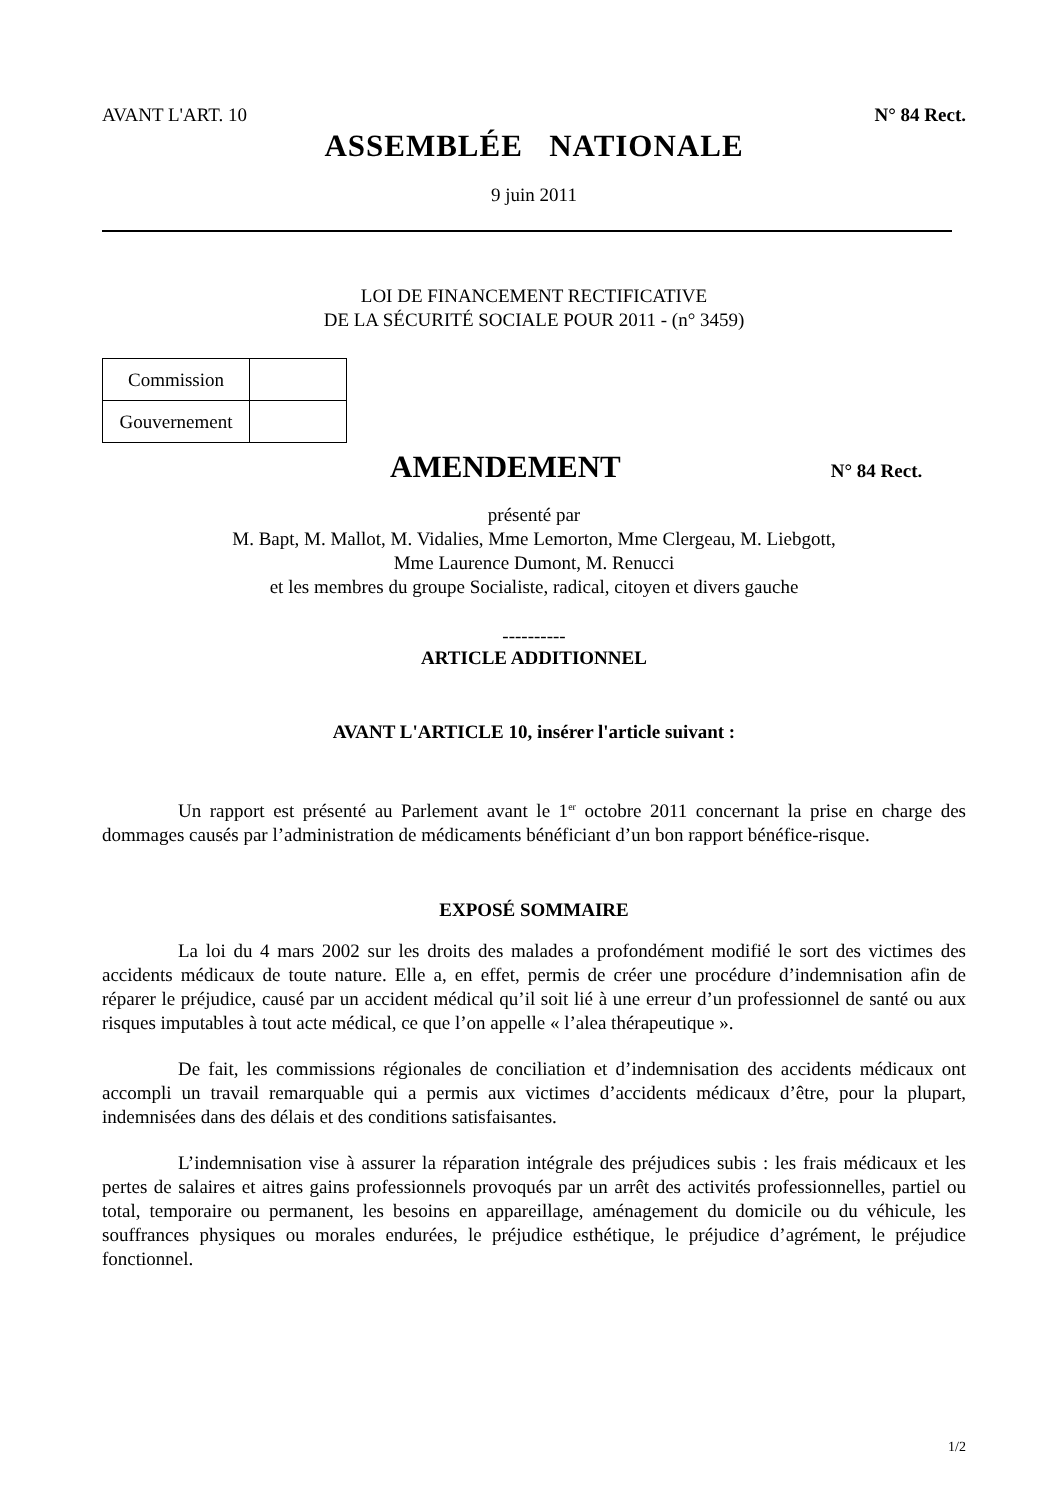AVANT L'ART. 10 N° 84 Rect.
ASSEMBLÉE NATIONALE
9 juin 2011
LOI DE FINANCEMENT RECTIFICATIVE
DE LA SÉCURITÉ SOCIALE POUR 2011 - (n° 3459)
| Commission | |
| Gouvernement | |
AMENDEMENT
N° 84 Rect.
présenté par
M. Bapt, M. Mallot, M. Vidalies, Mme Lemorton, Mme Clergeau, M. Liebgott,
Mme Laurence Dumont, M. Renucci
et les membres du groupe Socialiste, radical, citoyen et divers gauche
----------
ARTICLE ADDITIONNEL
AVANT L'ARTICLE 10, insérer l'article suivant :
Un rapport est présenté au Parlement avant le 1<sup>er</sup> octobre 2011 concernant la prise en charge des dommages causés par l’administration de médicaments bénéficiant d’un bon rapport bénéfice-risque.
EXPOSÉ SOMMAIRE
La loi du 4 mars 2002 sur les droits des malades a profondément modifié le sort des victimes des accidents médicaux de toute nature. Elle a, en effet, permis de créer une procédure d’indemnisation afin de réparer le préjudice, causé par un accident médical qu’il soit lié à une erreur d’un professionnel de santé ou aux risques imputables à tout acte médical, ce que l’on appelle « l’alea thérapeutique ».
De fait, les commissions régionales de conciliation et d’indemnisation des accidents médicaux ont accompli un travail remarquable qui a permis aux victimes d’accidents médicaux d’être, pour la plupart, indemnisées dans des délais et des conditions satisfaisantes.
L’indemnisation vise à assurer la réparation intégrale des préjudices subis : les frais médicaux et les pertes de salaires et aitres gains professionnels provoqués par un arrêt des activités professionnelles, partiel ou total, temporaire ou permanent, les besoins en appareillage, aménagement du domicile ou du véhicule, les souffrances physiques ou morales endurées, le préjudice esthétique, le préjudice d’agrément, le préjudice fonctionnel.
1/2